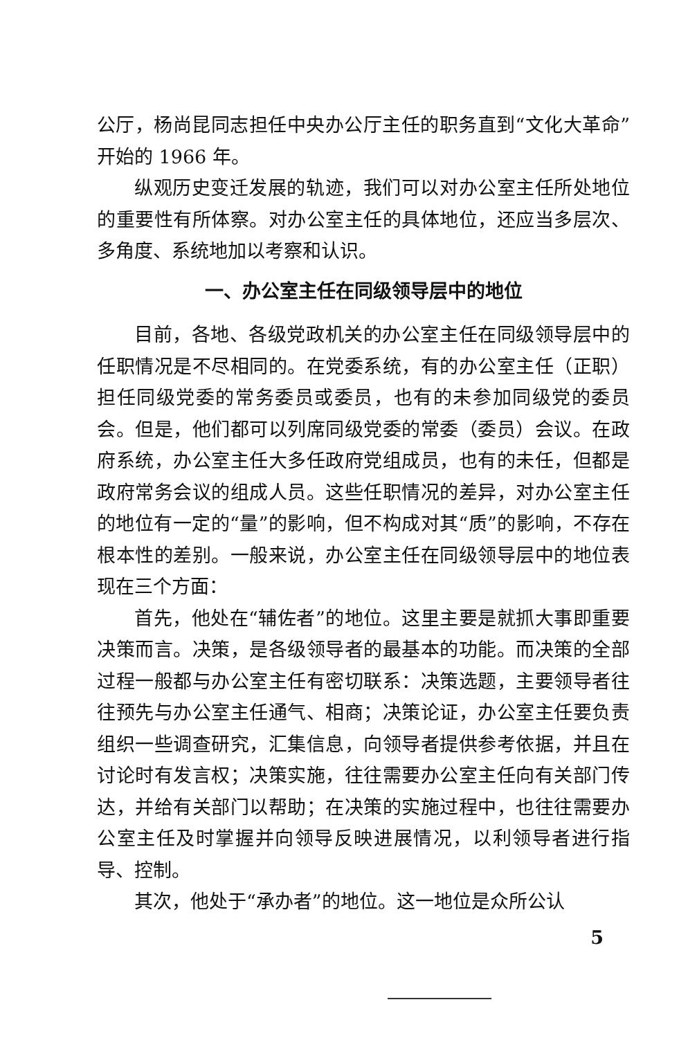公厅，杨尚昆同志担任中央办公厅主任的职务直到“文化大革命”开始的 1966 年。
纵观历史变迁发展的轨迹，我们可以对办公室主任所处地位的重要性有所体察。对办公室主任的具体地位，还应当多层次、多角度、系统地加以考察和认识。
一、办公室主任在同级领导层中的地位
目前，各地、各级党政机关的办公室主任在同级领导层中的任职情况是不尽相同的。在党委系统，有的办公室主任（正职）担任同级党委的常务委员或委员，也有的未参加同级党的委员会。但是，他们都可以列席同级党委的常委（委员）会议。在政府系统，办公室主任大多任政府党组成员，也有的未任，但都是政府常务会议的组成人员。这些任职情况的差异，对办公室主任的地位有一定的“量”的影响，但不构成对其“质”的影响，不存在根本性的差别。一般来说，办公室主任在同级领导层中的地位表现在三个方面：
首先，他处在“辅佐者”的地位。这里主要是就抓大事即重要决策而言。决策，是各级领导者的最基本的功能。而决策的全部过程一般都与办公室主任有密切联系：决策选题，主要领导者往往预先与办公室主任通气、相商；决策论证，办公室主任要负责组织一些调查研究，汇集信息，向领导者提供参考依据，并且在讨论时有发言权；决策实施，往往需要办公室主任向有关部门传达，并给有关部门以帮助；在决策的实施过程中，也往往需要办公室主任及时掌握并向领导反映进展情况，以利领导者进行指导、控制。
其次，他处于“承办者”的地位。这一地位是众所公认
5